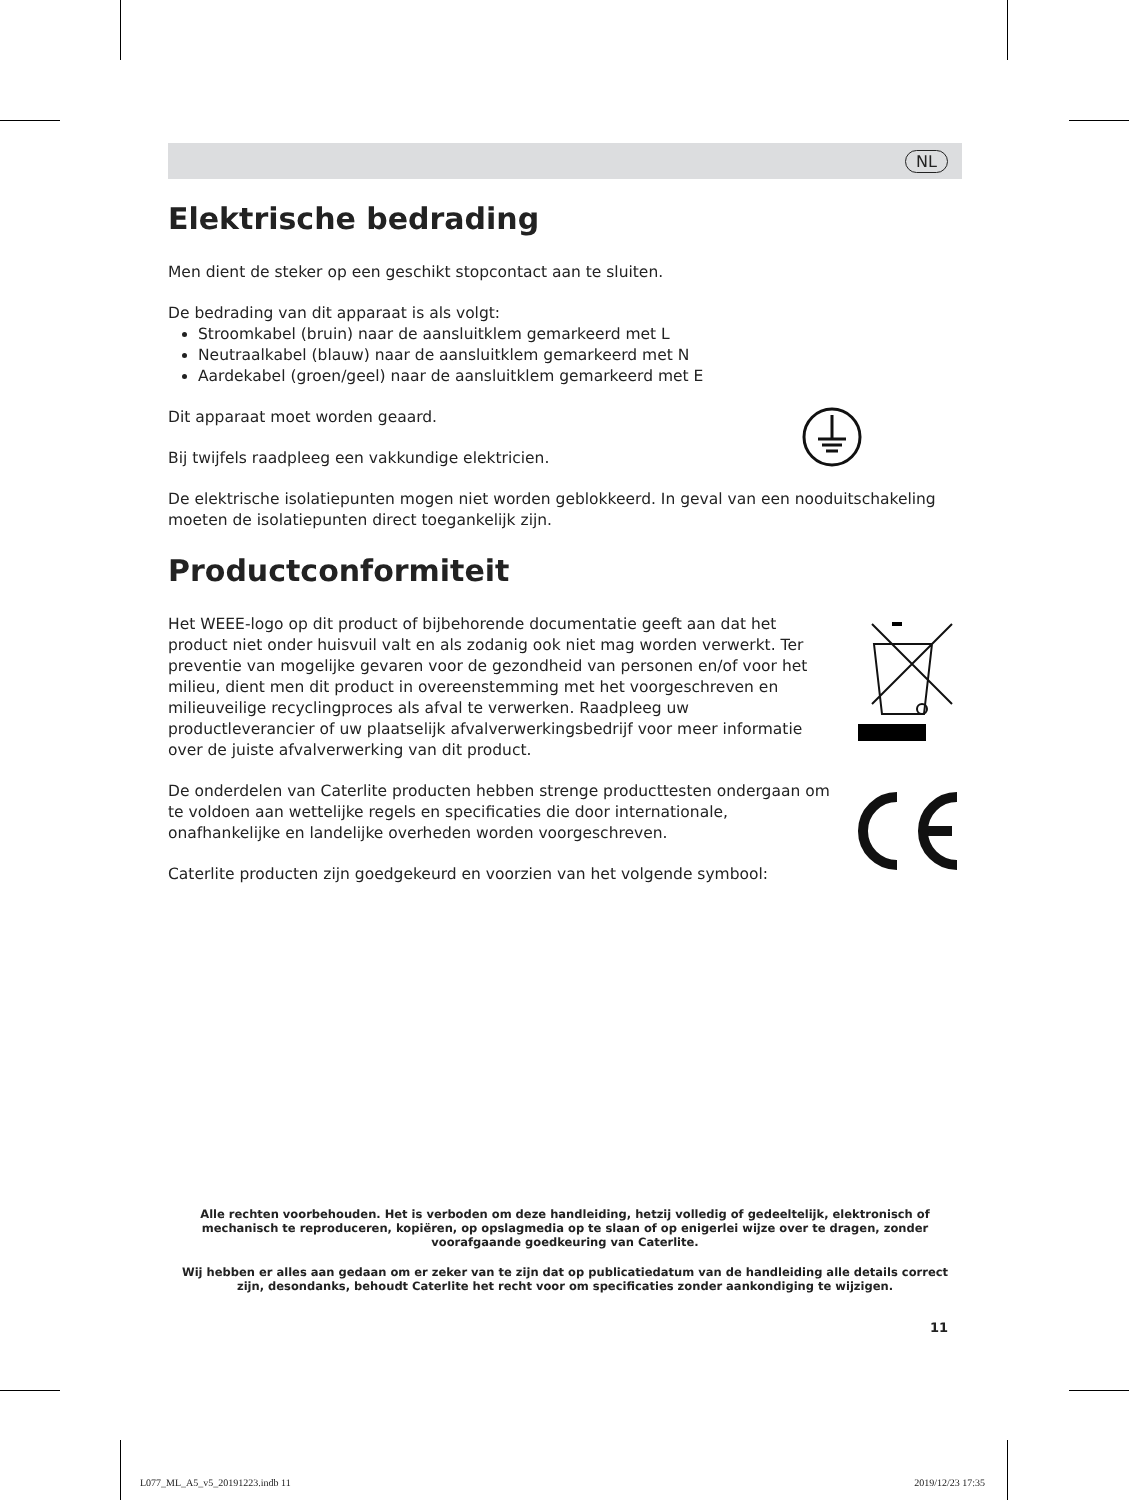NL
Elektrische bedrading
Men dient de steker op een geschikt stopcontact aan te sluiten.
De bedrading van dit apparaat is als volgt:
Stroomkabel (bruin) naar de aansluitklem gemarkeerd met L
Neutraalkabel (blauw) naar de aansluitklem gemarkeerd met N
Aardekabel (groen/geel) naar de aansluitklem gemarkeerd met E
Dit apparaat moet worden geaard.
Bij twijfels raadpleeg een vakkundige elektricien.
De elektrische isolatiepunten mogen niet worden geblokkeerd. In geval van een nooduitschakeling moeten de isolatiepunten direct toegankelijk zijn.
Productconformiteit
Het WEEE-logo op dit product of bijbehorende documentatie geeft aan dat het product niet onder huisvuil valt en als zodanig ook niet mag worden verwerkt. Ter preventie van mogelijke gevaren voor de gezondheid van personen en/of voor het milieu, dient men dit product in overeenstemming met het voorgeschreven en milieuveilige recyclingproces als afval te verwerken. Raadpleeg uw productleverancier of uw plaatselijk afvalverwerkingsbedrijf voor meer informatie over de juiste afvalverwerking van dit product.
De onderdelen van Caterlite producten hebben strenge producttesten ondergaan om te voldoen aan wettelijke regels en specificaties die door internationale, onafhankelijke en landelijke overheden worden voorgeschreven.
Caterlite producten zijn goedgekeurd en voorzien van het volgende symbool:
Alle rechten voorbehouden. Het is verboden om deze handleiding, hetzij volledig of gedeeltelijk, elektronisch of mechanisch te reproduceren, kopiëren, op opslagmedia op te slaan of op enigerlei wijze over te dragen, zonder voorafgaande goedkeuring van Caterlite.
Wij hebben er alles aan gedaan om er zeker van te zijn dat op publicatiedatum van de handleiding alle details correct zijn, desondanks, behoudt Caterlite het recht voor om specificaties zonder aankondiging te wijzigen.
11
L077_ML_A5_v5_20191223.indb 11 2019/12/23 17:35